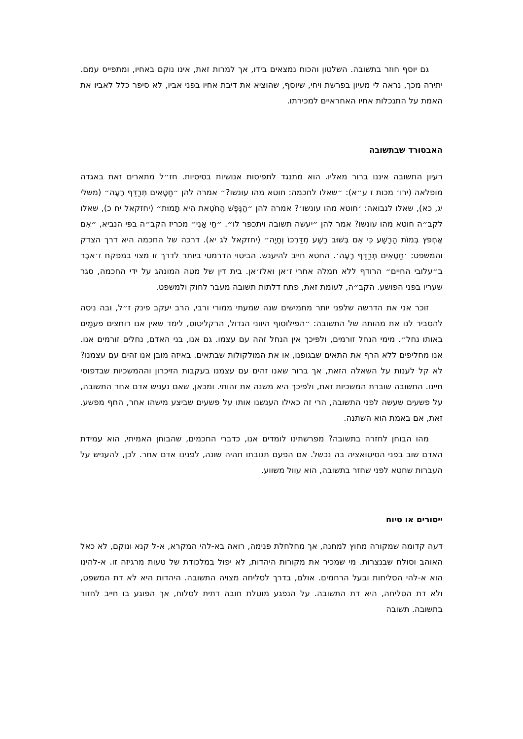גם יוסף חוזר בתשובה. השלטון והכוח נמצאים בידו, אך למרות זאת, אינו נוקם באחיו, ומתפייס עמם. יתירה מכך, נראה לי מעיון בפרשת ויחי, שיוסף, שהוציא את דיבת אחיו בפני אביו, לא סיפר כלל לאביו את האמת על התנכלות אחיו האחראיים למכירתו.
האבסורד שבתשובה
רעיון התשובה איננו ברור מאליו. הוא מתנגד לתפיסות אנושיות בסיסיות. חז״ל מתארים זאת באגדה מופלאה (ירו׳ מכות ז ע״א): ״שאלו לחכמה: חוטא מהו עונשו?״ אמרה להן ״חַטָּאִים תְּרַדֵּף רָעָה״ (משלי יג, כא), שאלו לנבואה: ׳חוטא מהו עונשו׳? אמרה להן ״הַנֶּפֶשׁ הַחֹטֵאת הִיא תָמוּת״ (יחזקאל יח כ), שאלו לקב״ה חוטא מהו עונשו? אמר להן ״יעשה תשובה ויתכפר לו״. ״חַי אָנִי״ מכריז הקב״ה בפי הנביא, ״אִם אֶחְפֹּץ בְּמוֹת הָרָשָׁע כִּי אִם בְּשׁוּב רָשָׁע מִדַּרְכּוֹ וְחָיָה״ (יחזקאל לג יא). דרכה של החכמה היא דרך הצדק והמשפט: ׳חַטָּאִים תְּרַדֵּף רָעָה׳. החטא חייב להיענש. הביטוי הדרמטי ביותר לדרך זו מצוי במפקח ז׳אבֶר ב״עלובי החיים״ הרודף ללא חמלה אחרי ז׳אן ואלז׳אן. בית דין של מטה המונהג על ידי החכמה, סגר שעריו בפני הפושע. הקב״ה, לעומת זאת, פתח דלתות תשובה מעבר לחוק ולמשפט.
זוכר אני את הדרשה שלפני יותר מחמישים שנה שמעתי ממורי ורבי, הרב יעקב פינק ז״ל, ובה ניסה להסביר לנו את מהותה של התשובה: ״הפילוסוף היווני הגדול, הרקליטוס, לימד שאין אנו רוחצים פעמַים באותו נחל״. מימי הנחל זורמים, ולפיכך אין הנחל זהה עם עצמו. גם אנו, בני האדם, נחלים זורמים אנו. אנו מחליפים ללא הרף את התאים שבגופנו, או את המולקולות שבתאים. באיזה מובן אנו זהים עם עצמנו? לא קל לענות על השאלה הזאת, אך ברור שאנו זהים עם עצמנו בעקבות הזיכרון וההמשכיות שבדפוסי חיינו. התשובה שוברת המשכיות זאת, ולפיכך היא משנה את זהותי. ומכאן, שאם נעניש אדם אחר התשובה, על פשעים שעשה לפני התשובה, הרי זה כאילו הענשנו אותו על פשעים שביצע מישהו אחר, החף מפשע. זאת, אם באמת הוא השתנה.
מהו הבוחן לחזרה בתשובה? מפרשתינו לומדים אנו, כדברי החכמים, שהבוחן האמיתי, הוא עמידת האדם שוב בפני הסיטואציה בה נכשל. אם הפעם תגובתו תהיה שונה, לפנינו אדם אחר. לכן, להעניש על העברות שחטא לפני שחזר בתשובה, הוא עוול משווע.
ייסורים או טיוח
דעה קדומה שמקורה מחוץ למחנה, אך מחלחלת פנימה, רואה בא-להי המקרא, א-ל קנא ונוקם, לא כאל האוהב וסולח שבנצרות. מי שמכיר את מקורות היהדות, לא יפול במלכודת של טעות מרגיזה זו. א-להינו הוא א-להי הסליחות ובעל הרחמים. אולם, בדרך לסליחה מצויה התשובה. היהדות היא לא דת המשפט, ולא דת הסליחה, היא דת התשובה. על הנפגע מוטלת חובה דתית לסלוח, אך הפוגע בו חייב לחזור בתשובה. תשובה